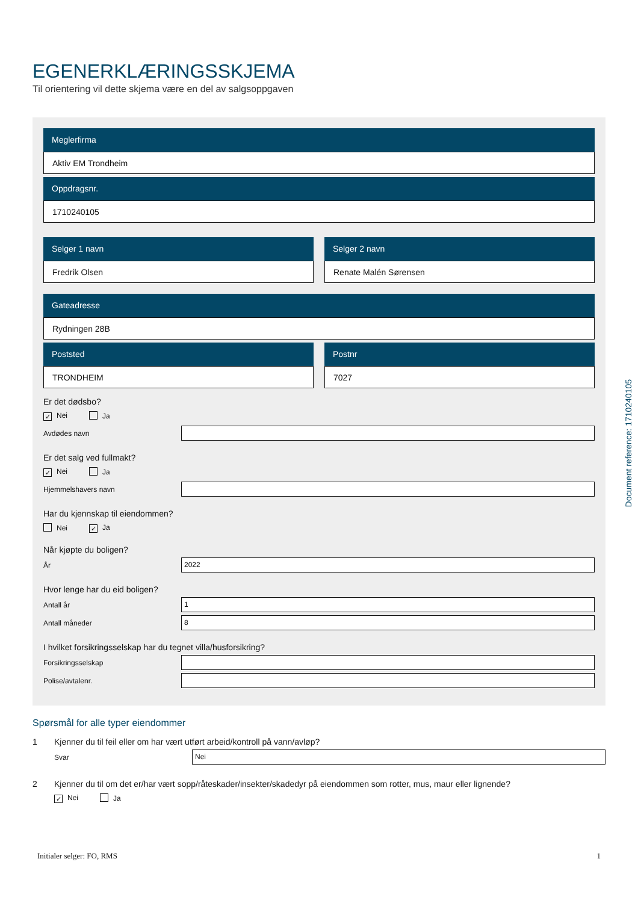EGENERKLÆRINGSSKJEMA
Til orientering vil dette skjema være en del av salgsoppgaven
Meglerfirma
Aktiv EM Trondheim
Oppdragsnr.
1710240105
Selger 1 navn
Fredrik Olsen
Selger 2 navn
Renate Malén Sørensen
Gateadresse
Rydningen 28B
Poststed
TRONDHEIM
Postnr
7027
Er det dødsbo?
✓ Nei Ja
Avdødes navn
Er det salg ved fullmakt?
✓ Nei Ja
Hjemmelshavers navn
Har du kjennskap til eiendommen?
Nei ✓ Ja
Når kjøpte du boligen?
År
2022
Hvor lenge har du eid boligen?
Antall år
1
Antall måneder
8
I hvilket forsikringsselskap har du tegnet villa/husforsikring?
Forsikringsselskap
Polise/avtalenr.
Spørsmål for alle typer eiendommer
1 Kjenner du til feil eller om har vært utført arbeid/kontroll på vann/avløp?
Svar
Nei
2 Kjenner du til om det er/har vært sopp/råteskader/insekter/skadedyr på eiendommen som rotter, mus, maur eller lignende?
✓ Nei Ja
Initialer selger: FO, RMS 1
Document reference: 1710240105